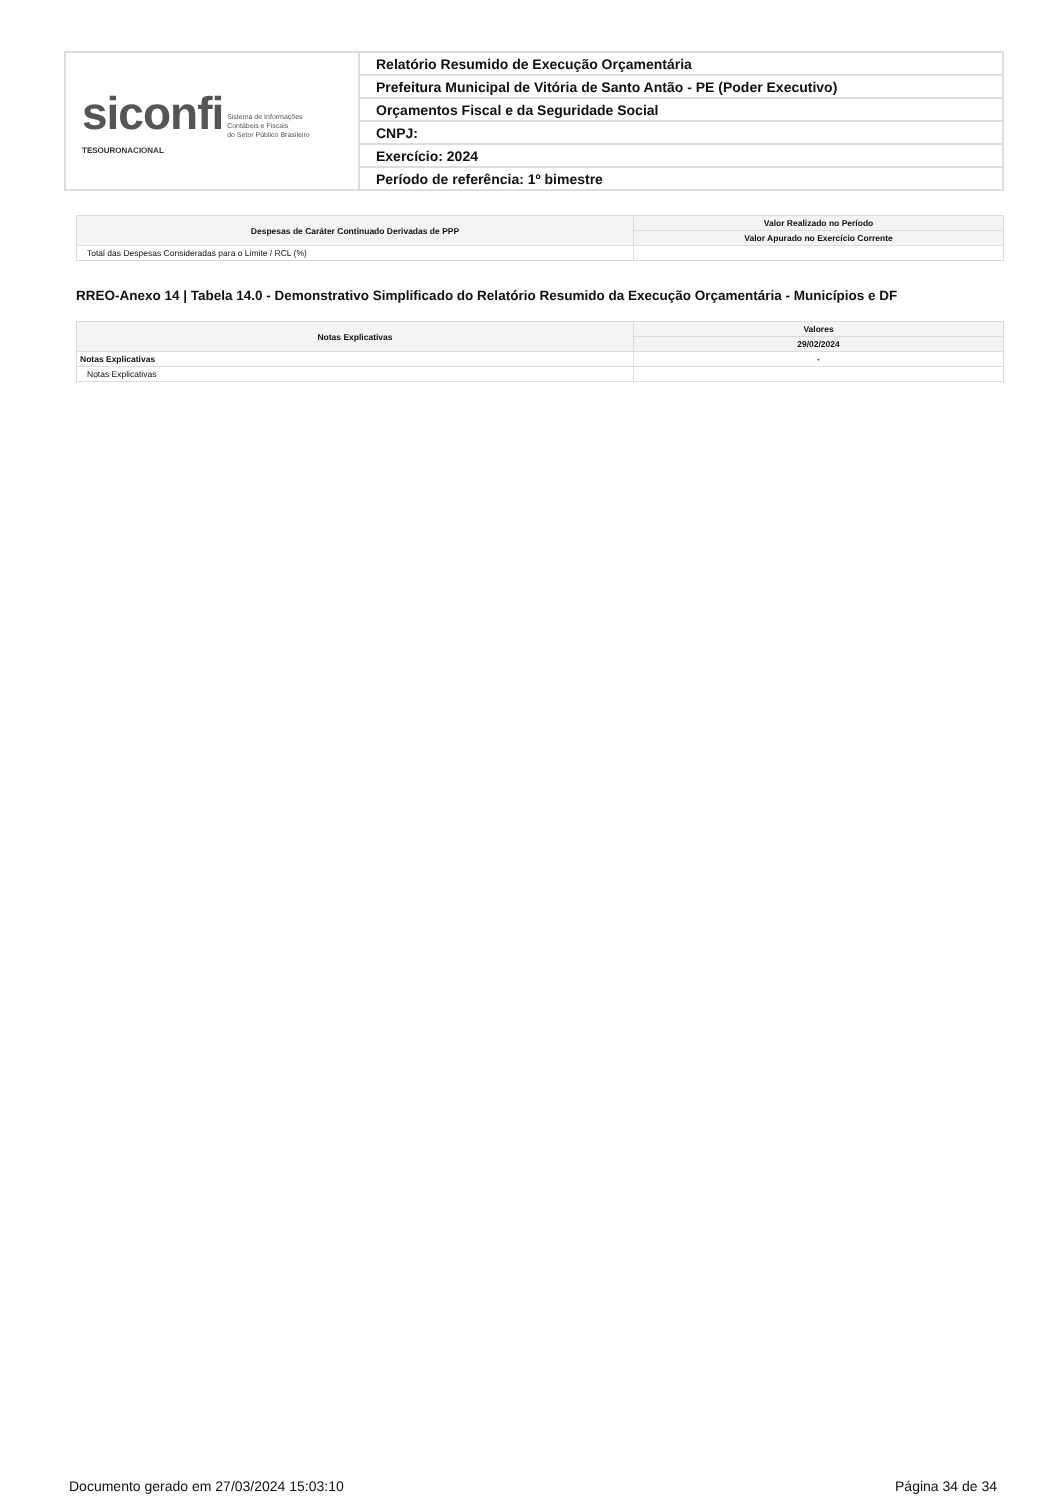| siconfi Sistema de Informações Contábeis e Fiscais do Setor Público Brasileiro TESOURONACIONAL | Relatório Resumido de Execução Orçamentária |
| | Prefeitura Municipal de Vitória de Santo Antão - PE (Poder Executivo) |
| | Orçamentos Fiscal e da Seguridade Social |
| | CNPJ: |
| | Exercício: 2024 |
| | Período de referência: 1º bimestre |
| Despesas de Caráter Continuado Derivadas de PPP | Valor Realizado no Período |
| --- | --- |
| | Valor Apurado no Exercício Corrente |
| Total das Despesas Consideradas para o Limite / RCL (%) | |
RREO-Anexo 14 | Tabela 14.0 - Demonstrativo Simplificado do Relatório Resumido da Execução Orçamentária - Municípios e DF
| Notas Explicativas | Valores |
| --- | --- |
| | 29/02/2024 |
| Notas Explicativas | - |
| Notas Explicativas | |
Documento gerado em 27/03/2024 15:03:10 Página 34 de 34